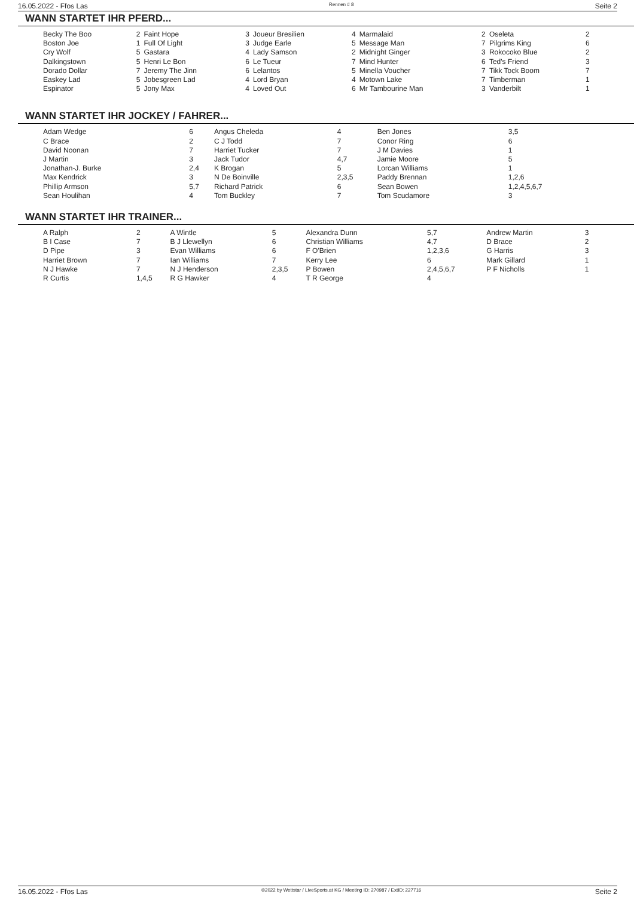16.05.2022 - Ffos Las Rennen # 8 Seite 2
WANN STARTET IHR PFERD...
| Becky The Boo | 2 | Faint Hope | 3 | Joueur Bresilien | 4 | Marmalaid | 2 | Oseleta | 2 |
| Boston Joe | 1 | Full Of Light | 3 | Judge Earle | 5 | Message Man | 7 | Pilgrims King | 6 |
| Cry Wolf | 5 | Gastara | 4 | Lady Samson | 2 | Midnight Ginger | 3 | Rokocoko Blue | 2 |
| Dalkingstown | 5 | Henri Le Bon | 6 | Le Tueur | 7 | Mind Hunter | 6 | Ted's Friend | 3 |
| Dorado Dollar | 7 | Jeremy The Jinn | 6 | Lelantos | 5 | Minella Voucher | 7 | Tikk Tock Boom | 7 |
| Easkey Lad | 5 | Jobesgreen Lad | 4 | Lord Bryan | 4 | Motown Lake | 7 | Timberman | 1 |
| Espinator | 5 | Jony Max | 4 | Loved Out | 6 | Mr Tambourine Man | 3 | Vanderbilt | 1 |
WANN STARTET IHR JOCKEY / FAHRER...
| Adam Wedge | 6 | Angus Cheleda | 4 | Ben Jones | 3,5 |
| C Brace | 2 | C J Todd | 7 | Conor Ring | 6 |
| David Noonan | 7 | Harriet Tucker | 7 | J M Davies | 1 |
| J Martin | 3 | Jack Tudor | 4,7 | Jamie Moore | 5 |
| Jonathan-J. Burke | 2,4 | K Brogan | 5 | Lorcan Williams | 1 |
| Max Kendrick | 3 | N De Boinville | 2,3,5 | Paddy Brennan | 1,2,6 |
| Phillip Armson | 5,7 | Richard Patrick | 6 | Sean Bowen | 1,2,4,5,6,7 |
| Sean Houlihan | 4 | Tom Buckley | 7 | Tom Scudamore | 3 |
WANN STARTET IHR TRAINER...
| A Ralph | 2 | A Wintle | 5 | Alexandra Dunn | 5,7 | Andrew Martin | 3 |
| B I Case | 7 | B J Llewellyn | 6 | Christian Williams | 4,7 | D Brace | 2 |
| D Pipe | 3 | Evan Williams | 6 | F O'Brien | 1,2,3,6 | G Harris | 3 |
| Harriet Brown | 7 | Ian Williams | 7 | Kerry Lee | 6 | Mark Gillard | 1 |
| N J Hawke | 7 | N J Henderson | 2,3,5 | P Bowen | 2,4,5,6,7 | P F Nicholls | 1 |
| R Curtis | 1,4,5 | R G Hawker | 4 | T R George | 4 | | |
16.05.2022 - Ffos Las ©2022 by Wettstar / LiveSports.at KG / Meeting ID: 270987 / ExtID: 227716 Seite 2